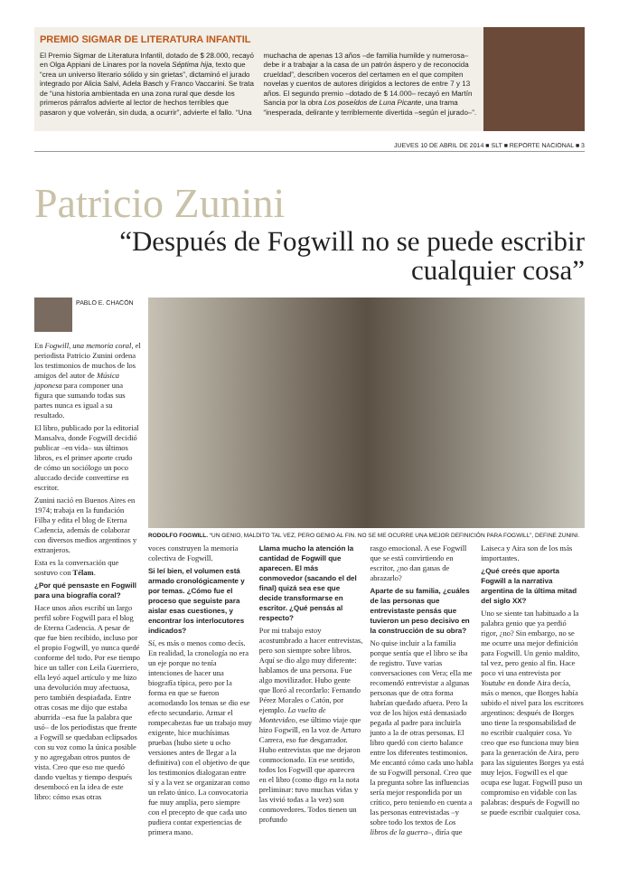PREMIO SIGMAR DE LITERATURA INFANTIL
El Premio Sigmar de Literatura Infantil, dotado de $ 28.000, recayó en Olga Appiani de Linares por la novela Séptima hija, texto que “crea un universo literario sólido y sin grietas”, dictaminó el jurado integrado por Alicia Salvi, Adela Basch y Franco Vaccarini. Se trata de “una historia ambientada en una zona rural que desde los primeros párrafos advierte al lector de hechos terribles que pasaron y que volverán, sin duda, a ocurrir”, advierte el fallo. “Una
muchacha de apenas 13 años –de familia humilde y numerosa– debe ir a trabajar a la casa de un patrón áspero y de reconocida crueldad”, describen voceros del certamen en el que compiten novelas y cuentos de autores dirigidos a lectores de entre 7 y 13 años. El segundo premio –dotado de $ 14.000– recayó en Martín Sancia por la obra Los poseídos de Luna Picante, una trama “inesperada, delirante y terriblemente divertida –según el jurado–”.
JUEVES 10 DE ABRIL DE 2014 ■ SLT ■ REPORTE NACIONAL ■ 3
Patricio Zunini
“Después de Fogwill no se puede escribir cualquier cosa”
PABLO E. CHACÓN
En Fogwill, una memoria coral, el periodista Patricio Zunini ordena los testimonios de muchos de los amigos del autor de Música japonesa para componer una figura que sumando todas sus partes nunca es igual a su resultado.
El libro, publicado por la editorial Mansalva, donde Fogwill decidió publicar –en vida– sus últimos libros, es el primer aporte crudo de cómo un sociólogo un poco aluccado decide convertirse en escritor.
Zunini nació en Buenos Aires en 1974; trabaja en la fundación Filba y edita el blog de Eterna Cadencia, además de colaborar con diversos medios argentinos y extranjeros.
Esta es la conversación que sostuvo con Télam.
¿Por qué pensaste en Fogwill para una biografía coral?
Hace unos años escribí un largo perfil sobre Fogwill para el blog de Eterna Cadencia. A pesar de que fue bien recibido, incluso por el propio Fogwill, yo nunca quedé conforme del todo. Por ese tiempo hice un taller con Leila Guerriero, ella leyó aquel artículo y me hizo una devolución muy afectuosa, pero también despiadada. Entre otras cosas me dijo que estaba aburrida –esa fue la palabra que usó– de los periodistas que frente a Fogwill se quedaban eclipsados con su voz como la única posible y no agregaban otros puntos de vista. Creo que eso me quedó dando vueltas y tiempo después desembocó en la idea de este libro: cómo esas otras
RODOLFO FOGWILL. “UN GENIO, MALDITO TAL VEZ, PERO GENIO AL FIN. NO SE ME OCURRE UNA MEJOR DEFINICIÓN PARA FOGWILL”, DEFINE ZUNINI.
voces construyen la memoria colectiva de Fogwill.
Si leí bien, el volumen está armado cronológicamente y por temas. ¿Cómo fue el proceso que seguiste para aislar esas cuestiones, y encontrar los interlocutores indicados?
Sí, es más o menos como decís. En realidad, la cronología no era un eje porque no tenía intenciones de hacer una biografía típica, pero por la forma en que se fueron acomodando los temas se dio ese efecto secundario. Armar el rompecabezas fue un trabajo muy exigente, hice muchísimas pruebas (hubo siete u ocho versiones antes de llegar a la definitiva) con el objetivo de que los testimonios dialogaran entre sí y a la vez se organizaran como un relato único. La convocatoria fue muy amplia, pero siempre con el precepto de que cada uno pudiera contar experiencias de primera mano.
Llama mucho la atención la cantidad de Fogwill que aparecen. El más conmovedor (sacando el del final) quizá sea ese que decide transformarse en escritor. ¿Qué pensás al respecto?
Por mi trabajo estoy acostumbrado a hacer entrevistas, pero son siempre sobre libros. Aquí se dio algo muy diferente: hablamos de una persona. Fue algo movilizador. Hubo gente que lloró al recordarlo: Fernando Pérez Morales o Catón, por ejemplo. La vuelta de Montevideo, ese último viaje que hizo Fogwill, en la voz de Arturo Carrera, eso fue desgarrador. Hubo entrevistas que me dejaron conmocionado. En ese sentido, todos los Fogwill que aparecen en el libro (como digo en la nota preliminar: tuvo muchas vidas y las vivió todas a la vez) son conmovedores. Todos tienen un profundo
rasgo emocional. A ese Fogwill que se está convirtiendo en escritor, ¿no dan ganas de abrazarlo?
Aparte de su familia, ¿cuáles de las personas que entrevistaste pensás que tuvieron un peso decisivo en la construcción de su obra?
No quise incluir a la familia porque sentía que el libro se iba de registro. Tuve varias conversaciones con Vera; ella me recomendó entrevistar a algunas personas que de otra forma habrían quedado afuera. Pero la voz de los hijos está demasiado pegada al padre para incluirla junto a la de otras personas. El libro quedó con cierto balance entre los diferentes testimonios. Me encantó cómo cada uno habla de su Fogwill personal. Creo que la pregunta sobre las influencias sería mejor respondida por un crítico, pero teniendo en cuenta a las personas entrevistadas –y sobre todo los textos de Los libros de la guerra–, diría que Laiseca y Aira son de los más importantes.
¿Qué creés que aporta Fogwill a la narrativa argentina de la última mitad del siglo XX?
Uno se siente tan habituado a la palabra genio que ya perdió rigor, ¿no? Sin embargo, no se me ocurre una mejor definición para Fogwill. Un genio maldito, tal vez, pero genio al fin. Hace poco vi una entrevista por Youtube en donde Aira decía, más o menos, que Borges había subido el nivel para los escritores argentinos: después de Borges uno tiene la responsabilidad de no escribir cualquier cosa. Yo creo que eso funciona muy bien para la generación de Aira, pero para las siguientes Borges ya está muy lejos. Fogwill es el que ocupa ese lugar. Fogwill puso un compromiso en vidable con las palabras: después de Fogwill no se puede escribir cualquier cosa.